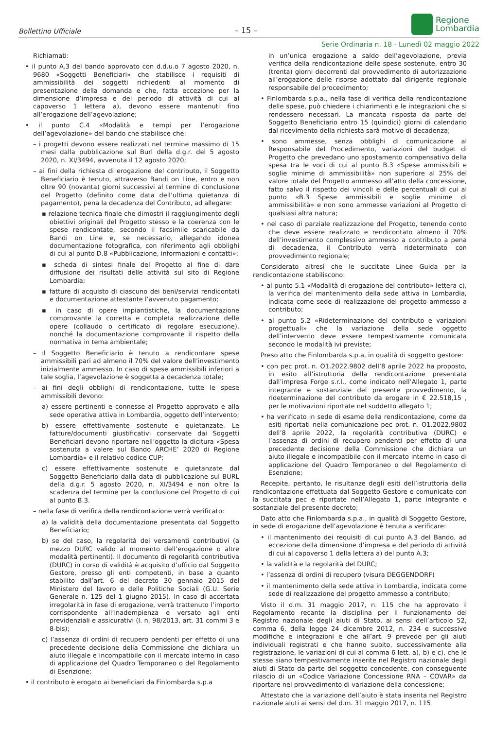Bollettino Ufficiale – 15 –
Regione
Lombardia
Serie Ordinaria n. 18 - Lunedì 02 maggio 2022
Richiamati:
• il punto A.3 del bando approvato con d.d.u.o 7 agosto 2020, n. 9680 «Soggetti Beneficiari» che stabilisce i requisiti di ammissibilità dei soggetti richiedenti al momento di presentazione della domanda e che, fatta eccezione per la dimensione d’impresa e del periodo di attività di cui al capoverso 1 lettera a), devono essere mantenuti fino all’erogazione dell’agevolazione;
• il punto C.4 «Modalità e tempi per l’erogazione dell’agevolazione» del bando che stabilisce che:
– i progetti devono essere realizzati nel termine massimo di 15 mesi dalla pubblicazione sul Burl della d.g.r. del 5 agosto 2020, n. XI/3494, avvenuta il 12 agosto 2020;
– ai fini della richiesta di erogazione del contributo, il Soggetto Beneficiario è tenuto, attraverso Bandi on Line, entro e non oltre 90 (novanta) giorni successivi al termine di conclusione del Progetto (definito come data dell’ultima quietanza di pagamento), pena la decadenza del Contributo, ad allegare:
▪ relazione tecnica finale che dimostri il raggiungimento degli obiettivi originali del Progetto stesso e la coerenza con le spese rendicontate, secondo il facsimile scaricabile da Bandi on Line e, se necessario, allegando idonea documentazione fotografica, con riferimento agli obblighi di cui al punto D.8 «Pubblicazione, informazioni e contatti»;
▪ scheda di sintesi finale del Progetto al fine di dare diffusione dei risultati delle attività sul sito di Regione Lombardia;
▪ fatture di acquisto di ciascuno dei beni/servizi rendicontati e documentazione attestante l’avvenuto pagamento;
▪ in caso di opere impiantistiche, la documentazione comprovante la corretta e completa realizzazione delle opere (collaudo o certificato di regolare esecuzione), nonché la documentazione comprovante il rispetto della normativa in tema ambientale;
– il Soggetto Beneficiario è tenuto a rendicontare spese ammissibili pari ad almeno il 70% del valore dell’investimento inizialmente ammesso. In caso di spese ammissibili inferiori a tale soglia, l’agevolazione è soggetta a decadenza totale;
– ai fini degli obblighi di rendicontazione, tutte le spese ammissibili devono:
a) essere pertinenti e connesse al Progetto approvato e alla sede operativa attiva in Lombardia, oggetto dell’intervento;
b) essere effettivamente sostenute e quietanzate. Le fatture/documenti giustificativi conservate dai Soggetti Beneficiari devono riportare nell’oggetto la dicitura «Spesa sostenuta a valere sul Bando ARCHE’ 2020 di Regione Lombardia» e il relativo codice CUP;
c) essere effettivamente sostenute e quietanzate dal Soggetto Beneficiario dalla data di pubblicazione sul BURL della d.g.r. 5 agosto 2020, n. XI/3494 e non oltre la scadenza del termine per la conclusione del Progetto di cui al punto B.3.
– nella fase di verifica della rendicontazione verrà verificato:
a) la validità della documentazione presentata dal Soggetto Beneficiario;
b) se del caso, la regolarità dei versamenti contributivi (a mezzo DURC valido al momento dell’erogazione o altre modalità pertinenti). Il documento di regolarità contributiva (DURC) in corso di validità è acquisito d’ufficio dal Soggetto Gestore, presso gli enti competenti, in base a quanto stabilito dall’art. 6 del decreto 30 gennaio 2015 del Ministero del lavoro e delle Politiche Sociali (G.U. Serie Generale n. 125 del 1 giugno 2015). In caso di accertata irregolarità in fase di erogazione, verrà trattenuto l’importo corrispondente all’inadempienza e versato agli enti previdenziali e assicurativi (l. n. 98/2013, art. 31 commi 3 e 8-bis);
c) l’assenza di ordini di recupero pendenti per effetto di una precedente decisione della Commissione che dichiara un aiuto illegale e incompatibile con il mercato interno in caso di applicazione del Quadro Temporaneo o del Regolamento di Esenzione;
• il contributo è erogato ai beneficiari da Finlombarda s.p.a
in un’unica erogazione a saldo dell’agevolazione, previa verifica della rendicontazione delle spese sostenute, entro 30 (trenta) giorni decorrenti dal provvedimento di autorizzazione all’erogazione delle risorse adottato dal dirigente regionale responsabile del procedimento;
• Finlombarda s.p.a., nella fase di verifica della rendicontazione delle spese, può chiedere i chiarimenti e le integrazioni che si rendessero necessari. La mancata risposta da parte del Soggetto Beneficiario entro 15 (quindici) giorni di calendario dal ricevimento della richiesta sarà motivo di decadenza;
• sono ammesse, senza obblighi di comunicazione al Responsabile del Procedimento, variazioni del budget di Progetto che prevedano uno spostamento compensativo della spesa tra le voci di cui al punto B.3 «Spese ammissibili e soglie minime di ammissibilità» non superiore al 25% del valore totale del Progetto ammesso all’atto della concessione, fatto salvo il rispetto dei vincoli e delle percentuali di cui al punto «B.3 Spese ammissibili e soglie minime di ammissibilità» e non sono ammesse variazioni al Progetto di qualsiasi altra natura;
• nel caso di parziale realizzazione del Progetto, tenendo conto che deve essere realizzato e rendicontato almeno il 70% dell’investimento complessivo ammesso a contributo a pena di decadenza, il Contributo verrà rideterminato con provvedimento regionale;
Considerato altresì che le succitate Linee Guida per la rendicontazione stabiliscono:
• al punto 5.1 «Modalità di erogazione del contributo» lettera c), la verifica del mantenimento della sede attiva in Lombardia, indicata come sede di realizzazione del progetto ammesso a contributo;
• al punto 5.2 «Rideterminazione del contributo e variazioni progettuali» che la variazione della sede oggetto dell’intervento deve essere tempestivamente comunicata secondo le modalità ivi previste;
Preso atto che Finlombarda s.p.a, in qualità di soggetto gestore:
• con pec prot. n. O1.2022.9802 dell’8 aprile 2022 ha proposto, in esito all’istruttoria della rendicontazione presentata dall’impresa Forge s.r.l., come indicato nell’Allegato 1, parte integrante e sostanziale del presente provvedimento, la rideterminazione del contributo da erogare in € 22.518,15 , per le motivazioni riportate nel suddetto allegato 1;
• ha verificato in sede di esame della rendicontazione, come da esiti riportati nella comunicazione pec prot. n. O1.2022.9802 dell’8 aprile 2022, la regolarità contributiva (DURC) e l’assenza di ordini di recupero pendenti per effetto di una precedente decisione della Commissione che dichiara un aiuto illegale e incompatibile con il mercato interno in caso di applicazione del Quadro Temporaneo o del Regolamento di Esenzione;
Recepite, pertanto, le risultanze degli esiti dell’istruttoria della rendicontazione effettuata dal Soggetto Gestore e comunicate con la succitata pec e riportate nell’Allegato 1, parte integrante e sostanziale del presente decreto;
Dato atto che Finlombarda s.p.a., in qualità di Soggetto Gestore, in sede di erogazione dell’agevolazione è tenuta a verificare:
• il mantenimento dei requisiti di cui punto A.3 del Bando, ad eccezione della dimensione d’impresa e del periodo di attività di cui al capoverso 1 della lettera a) del punto A.3;
• la validità e la regolarità del DURC;
• l’assenza di ordini di recupero (visura DEGGENDORF)
• il mantenimento della sede attiva in Lombardia, indicata come sede di realizzazione del progetto ammesso a contributo;
Visto il d.m. 31 maggio 2017, n. 115 che ha approvato il Regolamento recante la disciplina per il funzionamento del Registro nazionale degli aiuti di Stato, ai sensi dell’articolo 52, comma 6, della legge 24 dicembre 2012, n. 234 e successive modifiche e integrazioni e che all’art. 9 prevede per gli aiuti individuali registrati e che hanno subito, successivamente alla registrazione, le variazioni di cui al comma 6 lett. a), b) e c), che le stesse siano tempestivamente inserite nel Registro nazionale degli aiuti di Stato da parte del soggetto concedente, con conseguente rilascio di un «Codice Variazione Concessione RNA – COVAR» da riportare nel provvedimento di variazione della concessione;
Attestato che la variazione dell’aiuto è stata inserita nel Registro nazionale aiuti ai sensi del d.m. 31 maggio 2017, n. 115